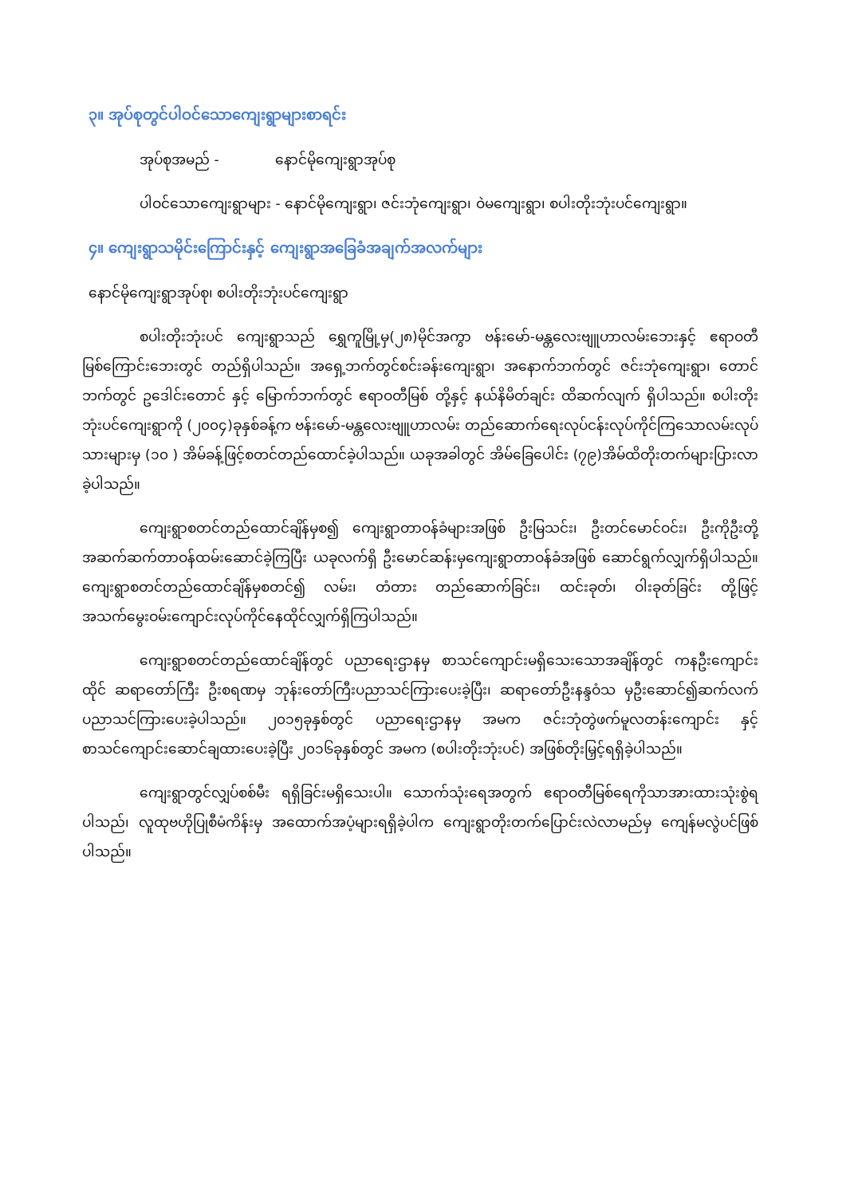၃။ အုပ်စုတွင်ပါဝင်သောကျေးရွာများစာရင်း
အုပ်စုအမည် - နောင်မိုကျေးရွာအုပ်စု
ပါဝင်သောကျေးရွာများ - နောင်မိုကျေးရွာ၊ ဇင်းဘုံကျေးရွာ၊ ဝဲမကျေးရွာ၊ စပါးတိုးဘုံးပင်ကျေးရွာ။
၄။ ကျေးရွာသမိုင်းကြောင်းနှင့် ကျေးရွာအခြေခံအချက်အလက်များ
နောင်မိုကျေးရွာအုပ်စု၊ စပါးတိုးဘုံးပင်ကျေးရွာ
စပါးတိုးဘုံးပင် ကျေးရွာသည် ရွှေကူမြို့မှ(၂၈)မိုင်အကွာ ဗန်းမော်-မန္တလေးဗျူဟာလမ်းဘေးနှင့် ဧရာဝတီမြစ်ကြောင်းဘေးတွင် တည်ရှိပါသည်။ အရှေ့ဘက်တွင်စင်းခန်းကျေးရွာ၊ အနောက်ဘက်တွင် ဇင်းဘုံကျေးရွာ၊ တောင်ဘက်တွင် ဥဒေါင်းတောင် နှင့် မြောက်ဘက်တွင် ဧရာဝတီမြစ် တို့နှင့် နယ်နိမိတ်ချင်း ထိဆက်လျက် ရှိပါသည်။ စပါးတိုးဘုံးပင်ကျေးရွာကို (၂၀၀၄)ခုနှစ်ခန့်က ဗန်းမော်-မန္တလေးဗျူဟာလမ်း တည်ဆောက်ရေးလုပ်ငန်းလုပ်ကိုင်ကြသောလမ်းလုပ်သားများမှ (၁၀ ) အိမ်ခန့်ဖြင့်စတင်တည်ထောင်ခဲ့ပါသည်။ ယခုအခါတွင် အိမ်ခြေပေါင်း (၇၉)အိမ်ထိတိုးတက်များပြားလာခဲ့ပါသည်။
ကျေးရွာစတင်တည်ထောင်ချိန်မှစ၍ ကျေးရွာတာဝန်ခံများအဖြစ် ဦးမြသင်း၊ ဦးတင်မောင်ဝင်း၊ ဦးကိုဦးတို့အဆက်ဆက်တာဝန်ထမ်းဆောင်ခဲ့ကြပြီး ယခုလက်ရှိ ဦးမောင်ဆန်းမှကျေးရွာတာဝန်ခံအဖြစ် ဆောင်ရွက်လျှက်ရှိပါသည်။ ကျေးရွာစတင်တည်ထောင်ချိန်မှစတင်၍ လမ်း၊ တံတား တည်ဆောက်ခြင်း၊ ထင်းခုတ်၊ ဝါးခုတ်ခြင်း တို့ဖြင့်အသက်မွေးဝမ်းကျောင်းလုပ်ကိုင်နေထိုင်လျှက်ရှိကြပါသည်။
ကျေးရွာစတင်တည်ထောင်ချိန်တွင် ပညာရေးဌာနမှ စာသင်ကျောင်းမရှိသေးသောအချိန်တွင် ကနဦးကျောင်းထိုင် ဆရာတော်ကြီး ဦးစရဏမှ ဘုန်းတော်ကြီးပညာသင်ကြားပေးခဲ့ပြီး၊ ဆရာတော်ဦးနန္ဒဝံသ မှဦးဆောင်၍ဆက်လက်ပညာသင်ကြားပေးခဲ့ပါသည်။ ၂၀၁၅ခုနှစ်တွင် ပညာရေးဌာနမှ အမက ဇင်းဘုံတွဲဖက်မူလတန်းကျောင်း နှင့် စာသင်ကျောင်းဆောင်ချထားပေးခဲ့ပြီး ၂၀၁၆ခုနှစ်တွင် အမက (စပါးတိုးဘုံးပင်) အဖြစ်တိုးမြှင့်ရရှိခဲ့ပါသည်။
ကျေးရွာတွင်လျှပ်စစ်မီး ရရှိခြင်းမရှိသေးပါ။ သောက်သုံးရေအတွက် ဧရာဝတီမြစ်ရေကိုသာအားထားသုံးစွဲရပါသည်၊ လူထုဗဟိုပြုစီမံကိန်းမှ အထောက်အပံ့များရရှိခဲ့ပါက ကျေးရွာတိုးတက်ပြောင်းလဲလာမည်မှ ကျေန်မလွဲပင်ဖြစ်ပါသည်။